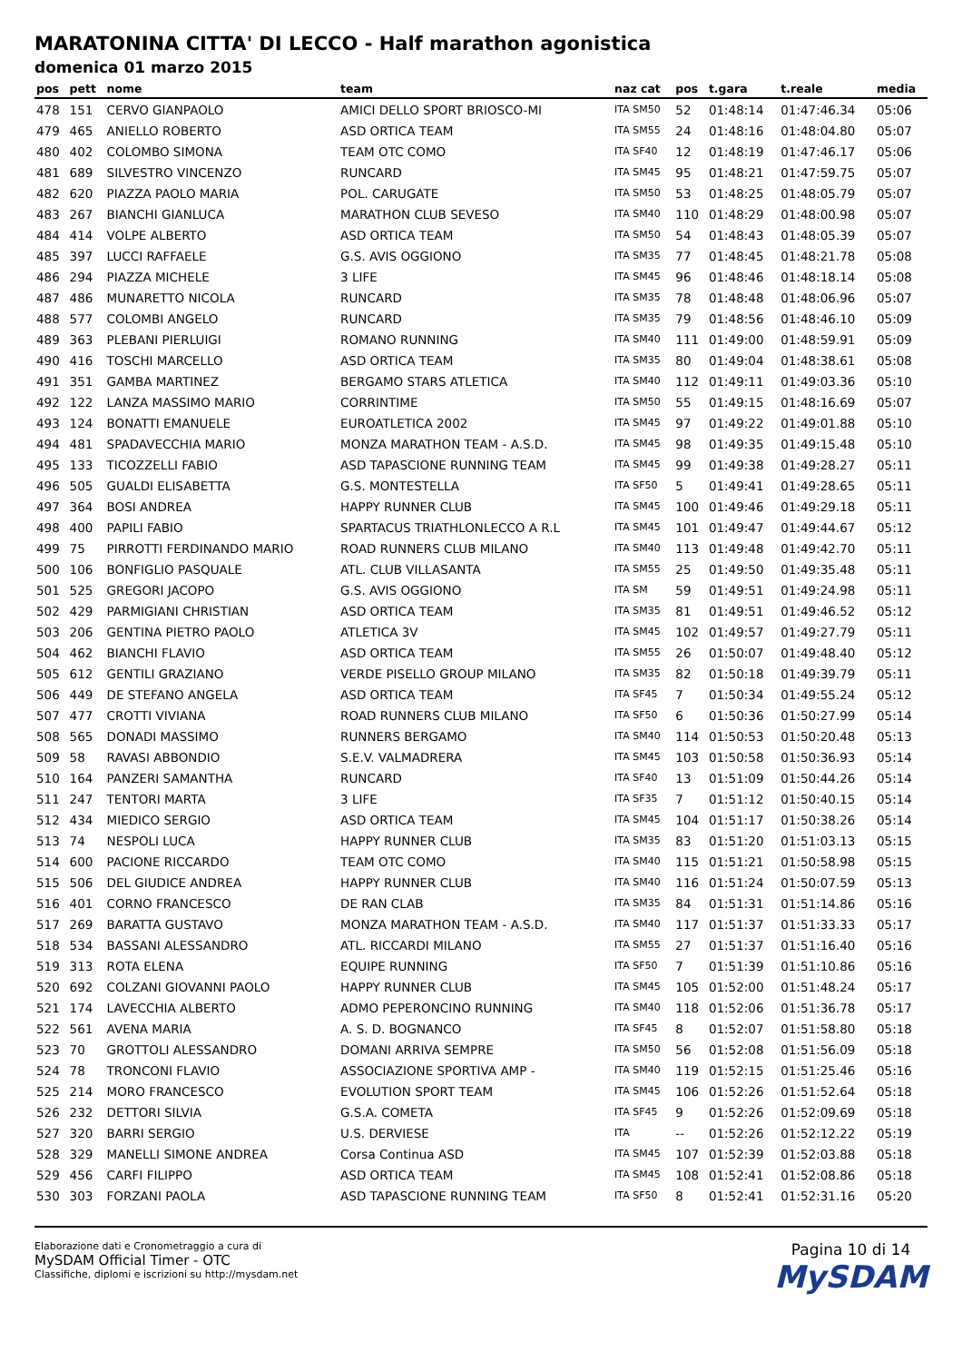MARATONINA CITTA' DI LECCO - Half marathon agonistica
domenica 01 marzo 2015
| pos | pett | nome | team | naz cat | pos | t.gara | t.reale | media |
| --- | --- | --- | --- | --- | --- | --- | --- | --- |
| 478 | 151 | CERVO GIANPAOLO | AMICI DELLO SPORT BRIOSCO-MI | ITA SM50 | 52 | 01:48:14 | 01:47:46.34 | 05:06 |
| 479 | 465 | ANIELLO ROBERTO | ASD ORTICA TEAM | ITA SM55 | 24 | 01:48:16 | 01:48:04.80 | 05:07 |
| 480 | 402 | COLOMBO SIMONA | TEAM OTC COMO | ITA SF40 | 12 | 01:48:19 | 01:47:46.17 | 05:06 |
| 481 | 689 | SILVESTRO VINCENZO | RUNCARD | ITA SM45 | 95 | 01:48:21 | 01:47:59.75 | 05:07 |
| 482 | 620 | PIAZZA PAOLO MARIA | POL. CARUGATE | ITA SM50 | 53 | 01:48:25 | 01:48:05.79 | 05:07 |
| 483 | 267 | BIANCHI GIANLUCA | MARATHON CLUB SEVESO | ITA SM40 | 110 | 01:48:29 | 01:48:00.98 | 05:07 |
| 484 | 414 | VOLPE ALBERTO | ASD ORTICA TEAM | ITA SM50 | 54 | 01:48:43 | 01:48:05.39 | 05:07 |
| 485 | 397 | LUCCI RAFFAELE | G.S. AVIS OGGIONO | ITA SM35 | 77 | 01:48:45 | 01:48:21.78 | 05:08 |
| 486 | 294 | PIAZZA MICHELE | 3 LIFE | ITA SM45 | 96 | 01:48:46 | 01:48:18.14 | 05:08 |
| 487 | 486 | MUNARETTO NICOLA | RUNCARD | ITA SM35 | 78 | 01:48:48 | 01:48:06.96 | 05:07 |
| 488 | 577 | COLOMBI ANGELO | RUNCARD | ITA SM35 | 79 | 01:48:56 | 01:48:46.10 | 05:09 |
| 489 | 363 | PLEBANI PIERLUIGI | ROMANO RUNNING | ITA SM40 | 111 | 01:49:00 | 01:48:59.91 | 05:09 |
| 490 | 416 | TOSCHI MARCELLO | ASD ORTICA TEAM | ITA SM35 | 80 | 01:49:04 | 01:48:38.61 | 05:08 |
| 491 | 351 | GAMBA MARTINEZ | BERGAMO STARS ATLETICA | ITA SM40 | 112 | 01:49:11 | 01:49:03.36 | 05:10 |
| 492 | 122 | LANZA MASSIMO MARIO | CORRINTIME | ITA SM50 | 55 | 01:49:15 | 01:48:16.69 | 05:07 |
| 493 | 124 | BONATTI EMANUELE | EUROATLETICA 2002 | ITA SM45 | 97 | 01:49:22 | 01:49:01.88 | 05:10 |
| 494 | 481 | SPADAVECCHIA MARIO | MONZA MARATHON TEAM - A.S.D. | ITA SM45 | 98 | 01:49:35 | 01:49:15.48 | 05:10 |
| 495 | 133 | TICOZZELLI FABIO | ASD TAPASCIONE RUNNING TEAM | ITA SM45 | 99 | 01:49:38 | 01:49:28.27 | 05:11 |
| 496 | 505 | GUALDI ELISABETTA | G.S. MONTESTELLA | ITA SF50 | 5 | 01:49:41 | 01:49:28.65 | 05:11 |
| 497 | 364 | BOSI ANDREA | HAPPY RUNNER CLUB | ITA SM45 | 100 | 01:49:46 | 01:49:29.18 | 05:11 |
| 498 | 400 | PAPILI FABIO | SPARTACUS TRIATHLONLECCO A R.L | ITA SM45 | 101 | 01:49:47 | 01:49:44.67 | 05:12 |
| 499 | 75 | PIRROTTI FERDINANDO MARIO | ROAD RUNNERS CLUB MILANO | ITA SM40 | 113 | 01:49:48 | 01:49:42.70 | 05:11 |
| 500 | 106 | BONFIGLIO PASQUALE | ATL. CLUB VILLASANTA | ITA SM55 | 25 | 01:49:50 | 01:49:35.48 | 05:11 |
| 501 | 525 | GREGORI JACOPO | G.S. AVIS OGGIONO | ITA SM | 59 | 01:49:51 | 01:49:24.98 | 05:11 |
| 502 | 429 | PARMIGIANI CHRISTIAN | ASD ORTICA TEAM | ITA SM35 | 81 | 01:49:51 | 01:49:46.52 | 05:12 |
| 503 | 206 | GENTINA PIETRO PAOLO | ATLETICA 3V | ITA SM45 | 102 | 01:49:57 | 01:49:27.79 | 05:11 |
| 504 | 462 | BIANCHI FLAVIO | ASD ORTICA TEAM | ITA SM55 | 26 | 01:50:07 | 01:49:48.40 | 05:12 |
| 505 | 612 | GENTILI GRAZIANO | VERDE PISELLO GROUP MILANO | ITA SM35 | 82 | 01:50:18 | 01:49:39.79 | 05:11 |
| 506 | 449 | DE STEFANO ANGELA | ASD ORTICA TEAM | ITA SF45 | 7 | 01:50:34 | 01:49:55.24 | 05:12 |
| 507 | 477 | CROTTI VIVIANA | ROAD RUNNERS CLUB MILANO | ITA SF50 | 6 | 01:50:36 | 01:50:27.99 | 05:14 |
| 508 | 565 | DONADI MASSIMO | RUNNERS BERGAMO | ITA SM40 | 114 | 01:50:53 | 01:50:20.48 | 05:13 |
| 509 | 58 | RAVASI ABBONDIO | S.E.V. VALMADRERA | ITA SM45 | 103 | 01:50:58 | 01:50:36.93 | 05:14 |
| 510 | 164 | PANZERI SAMANTHA | RUNCARD | ITA SF40 | 13 | 01:51:09 | 01:50:44.26 | 05:14 |
| 511 | 247 | TENTORI MARTA | 3 LIFE | ITA SF35 | 7 | 01:51:12 | 01:50:40.15 | 05:14 |
| 512 | 434 | MIEDICO SERGIO | ASD ORTICA TEAM | ITA SM45 | 104 | 01:51:17 | 01:50:38.26 | 05:14 |
| 513 | 74 | NESPOLI LUCA | HAPPY RUNNER CLUB | ITA SM35 | 83 | 01:51:20 | 01:51:03.13 | 05:15 |
| 514 | 600 | PACIONE RICCARDO | TEAM OTC COMO | ITA SM40 | 115 | 01:51:21 | 01:50:58.98 | 05:15 |
| 515 | 506 | DEL GIUDICE ANDREA | HAPPY RUNNER CLUB | ITA SM40 | 116 | 01:51:24 | 01:50:07.59 | 05:13 |
| 516 | 401 | CORNO FRANCESCO | DE RAN CLAB | ITA SM35 | 84 | 01:51:31 | 01:51:14.86 | 05:16 |
| 517 | 269 | BARATTA GUSTAVO | MONZA MARATHON TEAM - A.S.D. | ITA SM40 | 117 | 01:51:37 | 01:51:33.33 | 05:17 |
| 518 | 534 | BASSANI ALESSANDRO | ATL. RICCARDI MILANO | ITA SM55 | 27 | 01:51:37 | 01:51:16.40 | 05:16 |
| 519 | 313 | ROTA ELENA | EQUIPE RUNNING | ITA SF50 | 7 | 01:51:39 | 01:51:10.86 | 05:16 |
| 520 | 692 | COLZANI GIOVANNI PAOLO | HAPPY RUNNER CLUB | ITA SM45 | 105 | 01:52:00 | 01:51:48.24 | 05:17 |
| 521 | 174 | LAVECCHIA ALBERTO | ADMO PEPERONCINO RUNNING | ITA SM40 | 118 | 01:52:06 | 01:51:36.78 | 05:17 |
| 522 | 561 | AVENA MARIA | A. S. D. BOGNANCO | ITA SF45 | 8 | 01:52:07 | 01:51:58.80 | 05:18 |
| 523 | 70 | GROTTOLI ALESSANDRO | DOMANI ARRIVA SEMPRE | ITA SM50 | 56 | 01:52:08 | 01:51:56.09 | 05:18 |
| 524 | 78 | TRONCONI FLAVIO | ASSOCIAZIONE SPORTIVA AMP - | ITA SM40 | 119 | 01:52:15 | 01:51:25.46 | 05:16 |
| 525 | 214 | MORO FRANCESCO | EVOLUTION SPORT TEAM | ITA SM45 | 106 | 01:52:26 | 01:51:52.64 | 05:18 |
| 526 | 232 | DETTORI SILVIA | G.S.A. COMETA | ITA SF45 | 9 | 01:52:26 | 01:52:09.69 | 05:18 |
| 527 | 320 | BARRI SERGIO | U.S. DERVIESE | ITA | -- | 01:52:26 | 01:52:12.22 | 05:19 |
| 528 | 329 | MANELLI SIMONE ANDREA | Corsa Continua ASD | ITA SM45 | 107 | 01:52:39 | 01:52:03.88 | 05:18 |
| 529 | 456 | CARFI FILIPPO | ASD ORTICA TEAM | ITA SM45 | 108 | 01:52:41 | 01:52:08.86 | 05:18 |
| 530 | 303 | FORZANI PAOLA | ASD TAPASCIONE RUNNING TEAM | ITA SF50 | 8 | 01:52:41 | 01:52:31.16 | 05:20 |
Elaborazione dati e Cronometraggio a cura di
MySDAM Official Timer - OTC
Classifiche, diplomi e iscrizioni su http://mysdam.net
Pagina 10 di 14
MySDAM